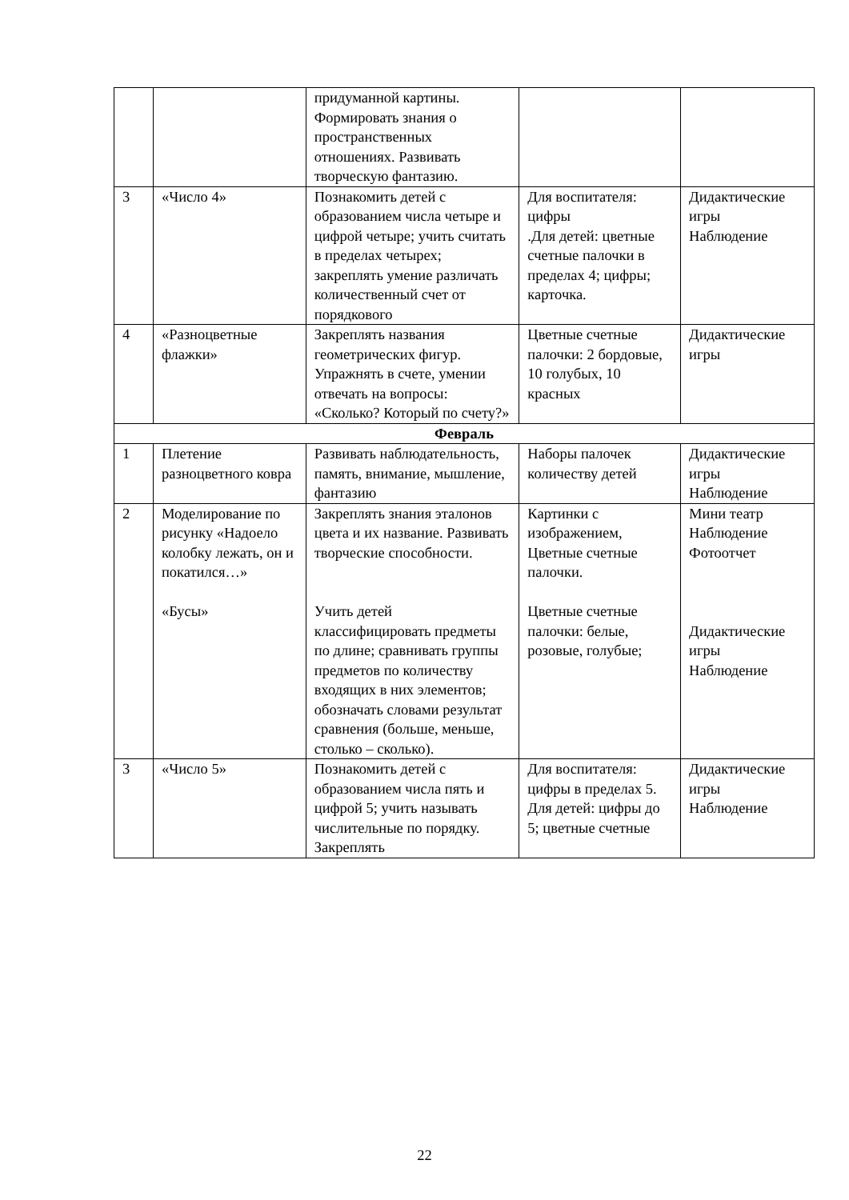| | | придуманной картины. Формировать знания о пространственных отношениях. Развивать творческую фантазию. | | |
| 3 | «Число 4» | Познакомить детей с образованием числа четыре и цифрой четыре; учить считать в пределах четырех; закреплять умение различать количественный счет от порядкового | Для воспитателя: цифры .Для детей: цветные счетные палочки в пределах 4; цифры; карточка. | Дидактические игры Наблюдение |
| 4 | «Разноцветные флажки» | Закреплять названия геометрических фигур. Упражнять в счете, умении отвечать на вопросы: «Сколько? Который по счету?» | Цветные счетные палочки: 2 бордовые, 10 голубых, 10 красных | Дидактические игры |
| Февраль | | | | |
| 1 | Плетение разноцветного ковра | Развивать наблюдательность, память, внимание, мышление, фантазию | Наборы палочек количеству детей | Дидактические игры Наблюдение |
| 2 | Моделирование по рисунку «Надоело колобку лежать, он и покатился…» «Бусы» | Закреплять знания эталонов цвета и их название. Развивать творческие способности. Учить детей классифицировать предметы по длине; сравнивать группы предметов по количеству входящих в них элементов; обозначать словами результат сравнения (больше, меньше, столько – сколько). | Картинки с изображением, Цветные счетные палочки. Цветные счетные палочки: белые, розовые, голубые; | Мини театр Наблюдение Фотоотчет Дидактические игры Наблюдение |
| 3 | «Число 5» | Познакомить детей с образованием числа пять и цифрой 5; учить называть числительные по порядку. Закреплять | Для воспитателя: цифры в пределах 5. Для детей: цифры до 5; цветные счетные | Дидактические игры Наблюдение |
22